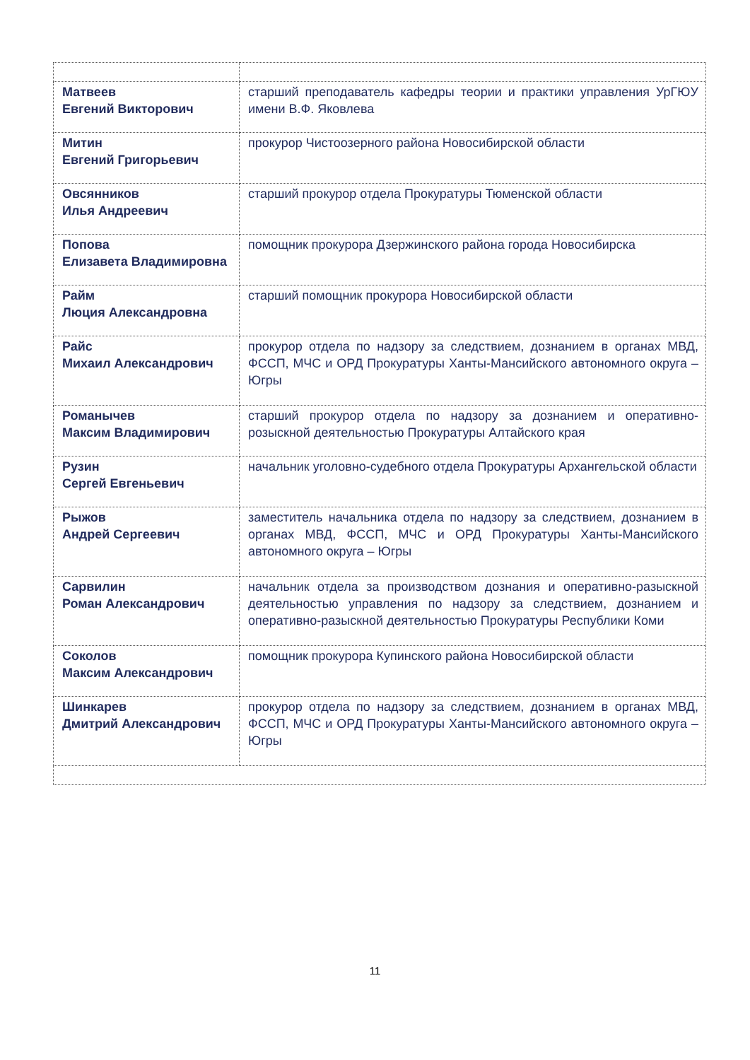| Матвеев Евгений Викторович | старший преподаватель кафедры теории и практики управления УрГЮУ имени В.Ф. Яковлева |
| Митин Евгений Григорьевич | прокурор Чистоозерного района Новосибирской области |
| Овсянников Илья Андреевич | старший прокурор отдела Прокуратуры Тюменской области |
| Попова Елизавета Владимировна | помощник прокурора Дзержинского района города Новосибирска |
| Райм Люция Александровна | старший помощник прокурора Новосибирской области |
| Райс Михаил Александрович | прокурор отдела по надзору за следствием, дознанием в органах МВД, ФССП, МЧС и ОРД Прокуратуры Ханты-Мансийского автономного округа – Югры |
| Романычев Максим Владимирович | старший прокурор отдела по надзору за дознанием и оперативно-розыскной деятельностью Прокуратуры Алтайского края |
| Рузин Сергей Евгеньевич | начальник уголовно-судебного отдела Прокуратуры Архангельской области |
| Рыжов Андрей Сергеевич | заместитель начальника отдела по надзору за следствием, дознанием в органах МВД, ФССП, МЧС и ОРД Прокуратуры Ханты-Мансийского автономного округа – Югры |
| Сарвилин Роман Александрович | начальник отдела за производством дознания и оперативно-разыскной деятельностью управления по надзору за следствием, дознанием и оперативно-разыскной деятельностью Прокуратуры Республики Коми |
| Соколов Максим Александрович | помощник прокурора Купинского района Новосибирской области |
| Шинкарев Дмитрий Александрович | прокурор отдела по надзору за следствием, дознанием в органах МВД, ФССП, МЧС и ОРД Прокуратуры Ханты-Мансийского автономного округа – Югры |
11